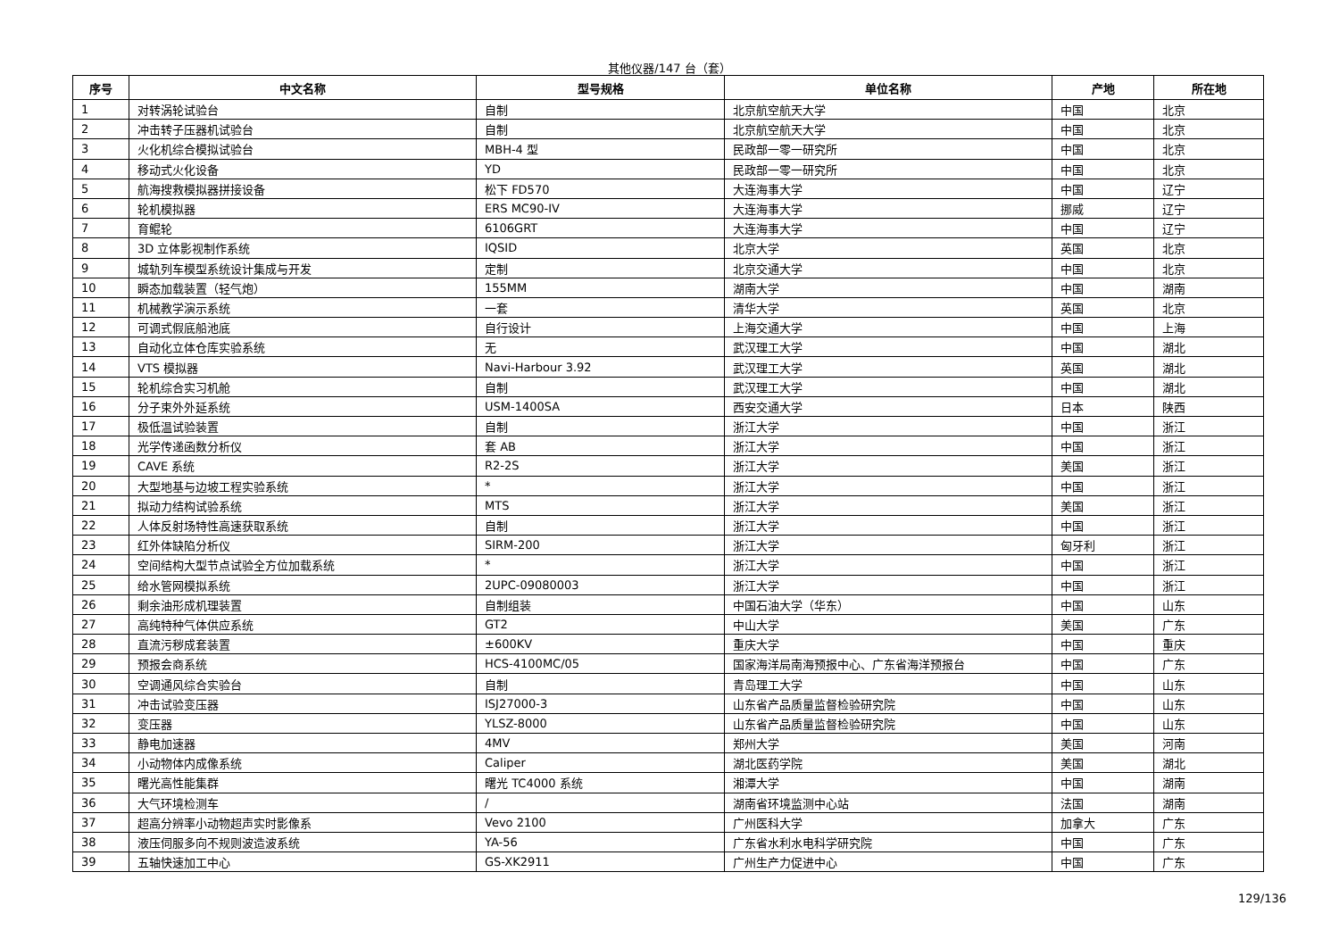其他仪器/147 台（套）
| 序号 | 中文名称 | 型号规格 | 单位名称 | 产地 | 所在地 |
| --- | --- | --- | --- | --- | --- |
| 1 | 对转涡轮试验台 | 自制 | 北京航空航天大学 | 中国 | 北京 |
| 2 | 冲击转子压器机试验台 | 自制 | 北京航空航天大学 | 中国 | 北京 |
| 3 | 火化机综合模拟试验台 | MBH-4 型 | 民政部一零一研究所 | 中国 | 北京 |
| 4 | 移动式火化设备 | YD | 民政部一零一研究所 | 中国 | 北京 |
| 5 | 航海搜救模拟器拼接设备 | 松下 FD570 | 大连海事大学 | 中国 | 辽宁 |
| 6 | 轮机模拟器 | ERS MC90-IV | 大连海事大学 | 挪威 | 辽宁 |
| 7 | 育鲲轮 | 6106GRT | 大连海事大学 | 中国 | 辽宁 |
| 8 | 3D 立体影视制作系统 | IQSID | 北京大学 | 英国 | 北京 |
| 9 | 城轨列车模型系统设计集成与开发 | 定制 | 北京交通大学 | 中国 | 北京 |
| 10 | 瞬态加载装置（轻气炮） | 155MM | 湖南大学 | 中国 | 湖南 |
| 11 | 机械教学演示系统 | 一套 | 清华大学 | 英国 | 北京 |
| 12 | 可调式假底船池底 | 自行设计 | 上海交通大学 | 中国 | 上海 |
| 13 | 自动化立体仓库实验系统 | 无 | 武汉理工大学 | 中国 | 湖北 |
| 14 | VTS 模拟器 | Navi-Harbour 3.92 | 武汉理工大学 | 英国 | 湖北 |
| 15 | 轮机综合实习机舱 | 自制 | 武汉理工大学 | 中国 | 湖北 |
| 16 | 分子束外外延系统 | USM-1400SA | 西安交通大学 | 日本 | 陕西 |
| 17 | 极低温试验装置 | 自制 | 浙江大学 | 中国 | 浙江 |
| 18 | 光学传递函数分析仪 | 套 AB | 浙江大学 | 中国 | 浙江 |
| 19 | CAVE 系统 | R2-2S | 浙江大学 | 美国 | 浙江 |
| 20 | 大型地基与边坡工程实验系统 | * | 浙江大学 | 中国 | 浙江 |
| 21 | 拟动力结构试验系统 | MTS | 浙江大学 | 美国 | 浙江 |
| 22 | 人体反射场特性高速获取系统 | 自制 | 浙江大学 | 中国 | 浙江 |
| 23 | 红外体缺陷分析仪 | SIRM-200 | 浙江大学 | 匈牙利 | 浙江 |
| 24 | 空间结构大型节点试验全方位加载系统 | * | 浙江大学 | 中国 | 浙江 |
| 25 | 给水管网模拟系统 | 2UPC-09080003 | 浙江大学 | 中国 | 浙江 |
| 26 | 剩余油形成机理装置 | 自制组装 | 中国石油大学（华东） | 中国 | 山东 |
| 27 | 高纯特种气体供应系统 | GT2 | 中山大学 | 美国 | 广东 |
| 28 | 直流污秽成套装置 | ±600KV | 重庆大学 | 中国 | 重庆 |
| 29 | 预报会商系统 | HCS-4100MC/05 | 国家海洋局南海预报中心、广东省海洋预报台 | 中国 | 广东 |
| 30 | 空调通风综合实验台 | 自制 | 青岛理工大学 | 中国 | 山东 |
| 31 | 冲击试验变压器 | ISJ27000-3 | 山东省产品质量监督检验研究院 | 中国 | 山东 |
| 32 | 变压器 | YLSZ-8000 | 山东省产品质量监督检验研究院 | 中国 | 山东 |
| 33 | 静电加速器 | 4MV | 郑州大学 | 美国 | 河南 |
| 34 | 小动物体内成像系统 | Caliper | 湖北医药学院 | 美国 | 湖北 |
| 35 | 曙光高性能集群 | 曙光 TC4000 系统 | 湘潭大学 | 中国 | 湖南 |
| 36 | 大气环境检测车 | / | 湖南省环境监测中心站 | 法国 | 湖南 |
| 37 | 超高分辨率小动物超声实时影像系 | Vevo 2100 | 广州医科大学 | 加拿大 | 广东 |
| 38 | 液压伺服多向不规则波造波系统 | YA-56 | 广东省水利水电科学研究院 | 中国 | 广东 |
| 39 | 五轴快速加工中心 | GS-XK2911 | 广州生产力促进中心 | 中国 | 广东 |
129/136